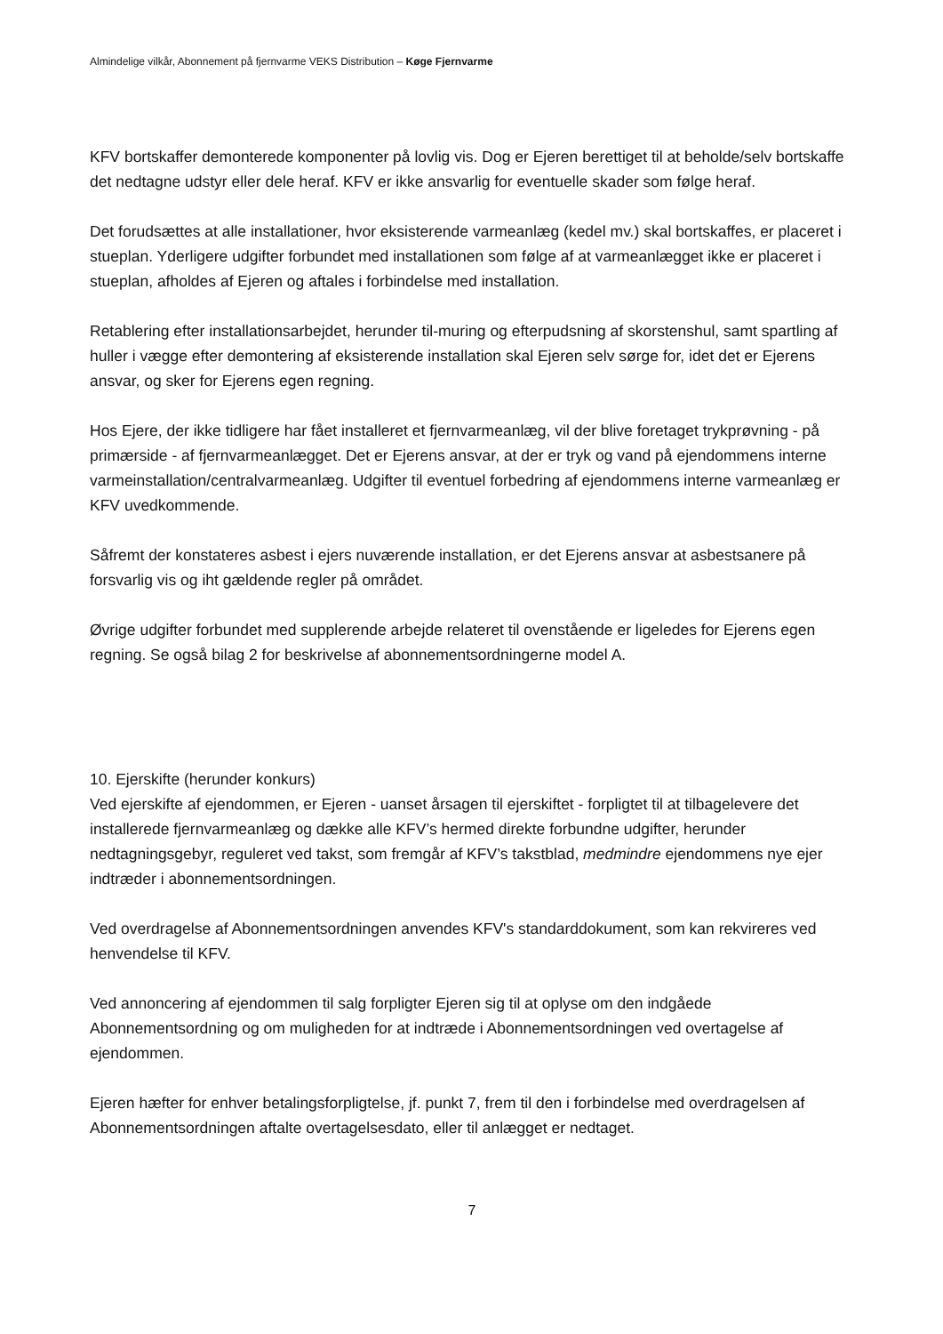Almindelige vilkår, Abonnement på fjernvarme VEKS Distribution – Køge Fjernvarme
KFV bortskaffer demonterede komponenter på lovlig vis. Dog er Ejeren berettiget til at beholde/selv bortskaffe det nedtagne udstyr eller dele heraf. KFV er ikke ansvarlig for eventuelle skader som følge heraf.
Det forudsættes at alle installationer, hvor eksisterende varmeanlæg (kedel mv.) skal bortskaffes, er placeret i stueplan. Yderligere udgifter forbundet med installationen som følge af at varmeanlægget ikke er placeret i stueplan, afholdes af Ejeren og aftales i forbindelse med installation.
Retablering efter installationsarbejdet, herunder til-muring og efterpudsning af skorstenshul, samt spartling af huller i vægge efter demontering af eksisterende installation skal Ejeren selv sørge for, idet det er Ejerens ansvar, og sker for Ejerens egen regning.
Hos Ejere, der ikke tidligere har fået installeret et fjernvarmeanlæg, vil der blive foretaget trykprøvning - på primærside - af fjernvarmeanlægget. Det er Ejerens ansvar, at der er tryk og vand på ejendommens interne varmeinstallation/centralvarmeanlæg. Udgifter til eventuel forbedring af ejendommens interne varmeanlæg er KFV uvedkommende.
Såfremt der konstateres asbest i ejers nuværende installation, er det Ejerens ansvar at asbestsanere på forsvarlig vis og iht gældende regler på området.
Øvrige udgifter forbundet med supplerende arbejde relateret til ovenstående er ligeledes for Ejerens egen regning. Se også bilag 2 for beskrivelse af abonnementsordningerne model A.
10. Ejerskifte (herunder konkurs)
Ved ejerskifte af ejendommen, er Ejeren - uanset årsagen til ejerskiftet - forpligtet til at tilbagelevere det installerede fjernvarmeanlæg og dække alle KFV’s hermed direkte forbundne udgifter, herunder nedtagningsgebyr, reguleret ved takst, som fremgår af KFV’s takstblad, medmindre ejendommens nye ejer indtræder i abonnementsordningen.
Ved overdragelse af Abonnementsordningen anvendes KFV's standarddokument, som kan rekvireres ved henvendelse til KFV.
Ved annoncering af ejendommen til salg forpligter Ejeren sig til at oplyse om den indgåede Abonnementsordning og om muligheden for at indtræde i Abonnementsordningen ved overtagelse af ejendommen.
Ejeren hæfter for enhver betalingsforpligtelse, jf. punkt 7, frem til den i forbindelse med overdragelsen af Abonnementsordningen aftalte overtagelsesdato, eller til anlægget er nedtaget.
7